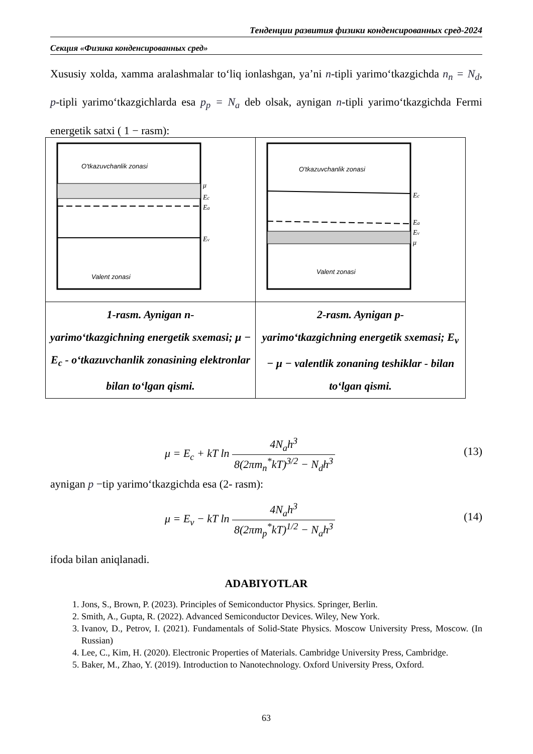Тенденции развития физики конденсированных сред-2024
Секция «Физика конденсированных сред»
Xususiy xolda, xamma aralashmalar to‘liq ionlashgan, ya’ni n-tipli yarimo‘tkazgichda n<sub>n</sub> = N<sub>d</sub>, p-tipli yarimo‘tkazgichlarda esa p<sub>p</sub> = N<sub>a</sub> deb olsak, aynigan n-tipli yarimo‘tkazgichda Fermi energetik satxi ( 1 − rasm):
| O'tkazuvchanlik zonasi μ E c E a E v Valent zonasi | O'tkazuvchanlik zonasi E c E a E v μ Valent zonasi |
| 1-rasm. Aynigan n- yarimo‘tkazgichning energetik sxemasi; μ − E<sub>c</sub> - o‘tkazuvchanlik zonasining elektronlar bilan to‘lgan qismi. | 2-rasm. Aynigan p- yarimo‘tkazgichning energetik sxemasi; E<sub>v</sub> − μ − valentlik zonaning teshiklar - bilan to‘lgan qismi. |
μ = E<sub>c</sub> + kT ln 4N<sub>a</sub>h<sup>3</sup> 8(2πm<sub>n</sub><sup>*</sup>kT)<sup>3/2</sup> − N<sub>d</sub>h<sup>3</sup>
(13)
aynigan p −tip yarimo‘tkazgichda esa (2- rasm):
μ = E<sub>v</sub> − kT ln 4N<sub>a</sub>h<sup>3</sup> 8(2πm<sub>p</sub><sup>*</sup>kT)<sup>1/2</sup> − N<sub>a</sub>h<sup>3</sup>
(14)
ifoda bilan aniqlanadi.
ADABIYOTLAR
1. Jons, S., Brown, P. (2023). Principles of Semiconductor Physics. Springer, Berlin.
2. Smith, A., Gupta, R. (2022). Advanced Semiconductor Devices. Wiley, New York.
3. Ivanov, D., Petrov, I. (2021). Fundamentals of Solid-State Physics. Moscow University Press, Moscow. (In Russian)
4. Lee, C., Kim, H. (2020). Electronic Properties of Materials. Cambridge University Press, Cambridge.
5. Baker, M., Zhao, Y. (2019). Introduction to Nanotechnology. Oxford University Press, Oxford.
63